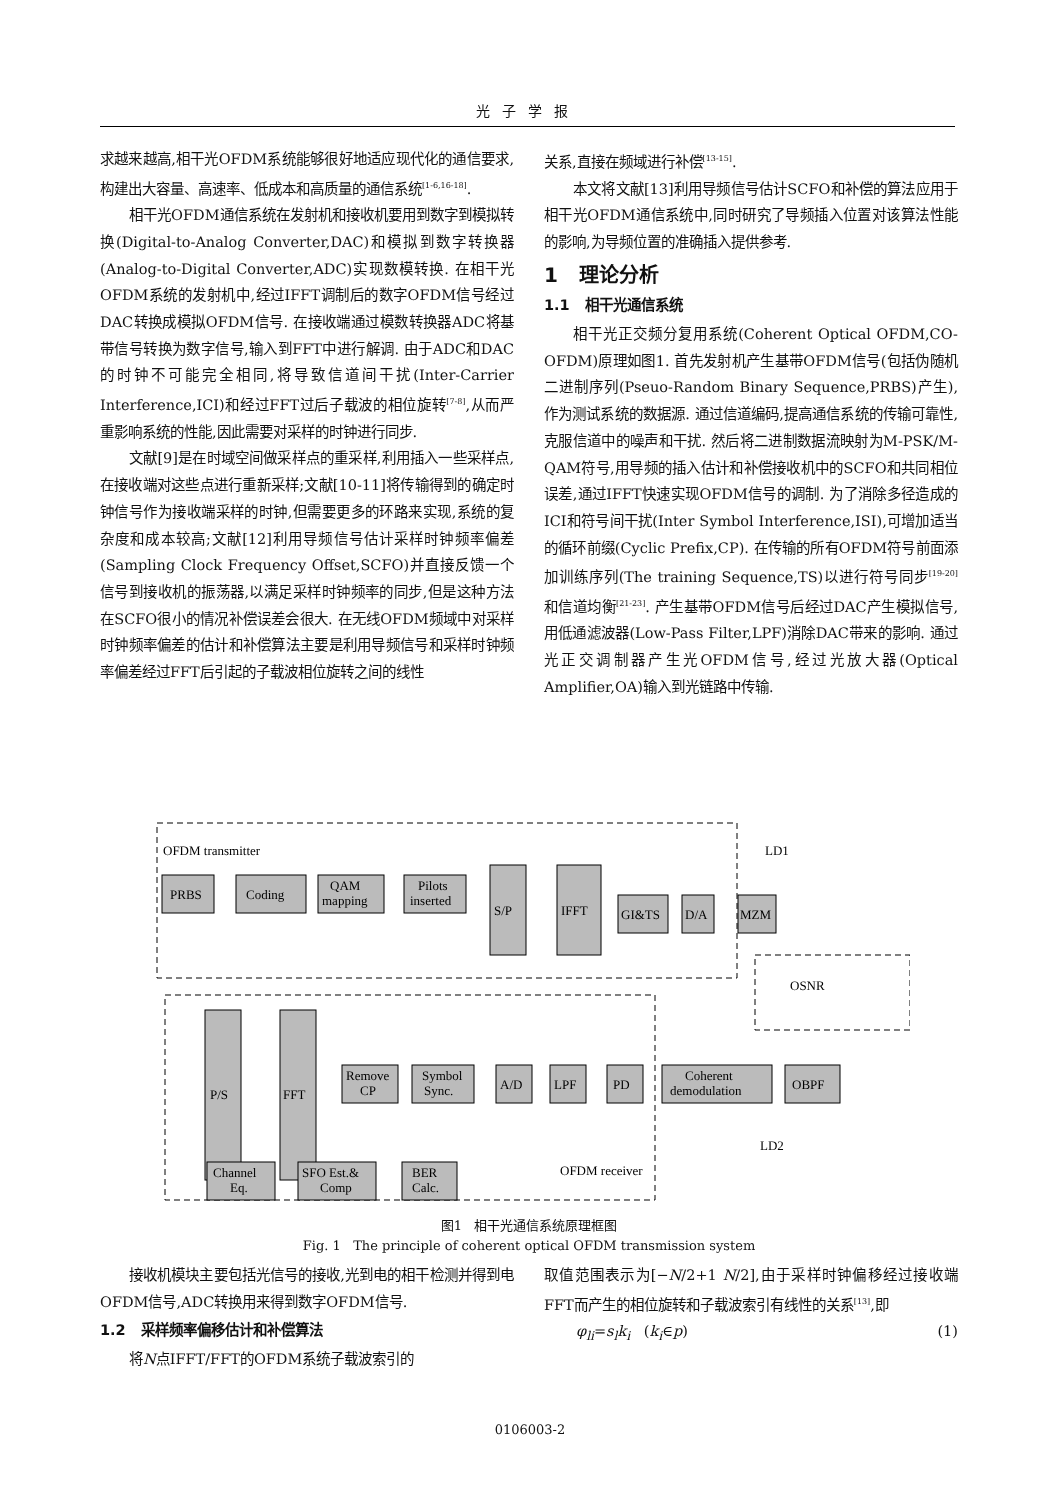光子学报
求越来越高,相干光OFDM系统能够很好地适应现代化的通信要求,构建出大容量、高速率、低成本和高质量的通信系统<sup>[1-6,16-18]</sup>.
相干光OFDM通信系统在发射机和接收机要用到数字到模拟转换(Digital-to-Analog Converter,DAC)和模拟到数字转换器(Analog-to-Digital Converter,ADC)实现数模转换. 在相干光OFDM系统的发射机中,经过IFFT调制后的数字OFDM信号经过DAC转换成模拟OFDM信号. 在接收端通过模数转换器ADC将基带信号转换为数字信号,输入到FFT中进行解调. 由于ADC和DAC的时钟不可能完全相同,将导致信道间干扰(Inter-Carrier Interference,ICI)和经过FFT过后子载波的相位旋转<sup>[7-8]</sup>,从而严重影响系统的性能,因此需要对采样的时钟进行同步.
文献[9]是在时域空间做采样点的重采样,利用插入一些采样点,在接收端对这些点进行重新采样;文献[10-11]将传输得到的确定时钟信号作为接收端采样的时钟,但需要更多的环路来实现,系统的复杂度和成本较高;文献[12]利用导频信号估计采样时钟频率偏差(Sampling Clock Frequency Offset,SCFO)并直接反馈一个信号到接收机的振荡器,以满足采样时钟频率的同步,但是这种方法在SCFO很小的情况补偿误差会很大. 在无线OFDM频域中对采样时钟频率偏差的估计和补偿算法主要是利用导频信号和采样时钟频率偏差经过FFT后引起的子载波相位旋转之间的线性
关系,直接在频域进行补偿<sup>[13-15]</sup>.
本文将文献[13]利用导频信号估计SCFO和补偿的算法应用于相干光OFDM通信系统中,同时研究了导频插入位置对该算法性能的影响,为导频位置的准确插入提供参考.
1 理论分析
1.1 相干光通信系统
相干光正交频分复用系统(Coherent Optical OFDM,CO-OFDM)原理如图1. 首先发射机产生基带OFDM信号(包括伪随机二进制序列(Pseuo-Random Binary Sequence,PRBS)产生),作为测试系统的数据源. 通过信道编码,提高通信系统的传输可靠性,克服信道中的噪声和干扰. 然后将二进制数据流映射为M-PSK/M-QAM符号,用导频的插入估计和补偿接收机中的SCFO和共同相位误差,通过IFFT快速实现OFDM信号的调制. 为了消除多径造成的ICI和符号间干扰(Inter Symbol Interference,ISI),可增加适当的循环前缀(Cyclic Prefix,CP). 在传输的所有OFDM符号前面添加训练序列(The training Sequence,TS)以进行符号同步<sup>[19-20]</sup>和信道均衡<sup>[21-23]</sup>. 产生基带OFDM信号后经过DAC产生模拟信号,用低通滤波器(Low-Pass Filter,LPF)消除DAC带来的影响. 通过光正交调制器产生光OFDM信号,经过光放大器(Optical Amplifier,OA)输入到光链路中传输.
OFDM transmitter
OFDM receiver
LD1
OSNR
LD2
PRBS
Coding
QAM
mapping
Pilots
inserted
S/P
IFFT
GI&TS
D/A
MZM
P/S
FFT
Remove
CP
Symbol
Sync.
A/D
LPF
PD
Coherent
demodulation
OBPF
Channel
Eq.
SFO Est.&
Comp
BER
Calc.
图1 相干光通信系统原理框图
Fig. 1 The principle of coherent optical OFDM transmission system
接收机模块主要包括光信号的接收,光到电的相干检测并得到电OFDM信号,ADC转换用来得到数字OFDM信号.
1.2 采样频率偏移估计和补偿算法
将N点IFFT/FFT的OFDM系统子载波索引的
取值范围表示为[−N/2+1 N/2],由于采样时钟偏移经过接收端FFT而产生的相位旋转和子载波索引有线性的关系<sup>[13]</sup>,即
φ<sub>li</sub>=s<sub>l</sub>k<sub>i</sub> (k<sub>i</sub>∈p) (1)
0106003-2